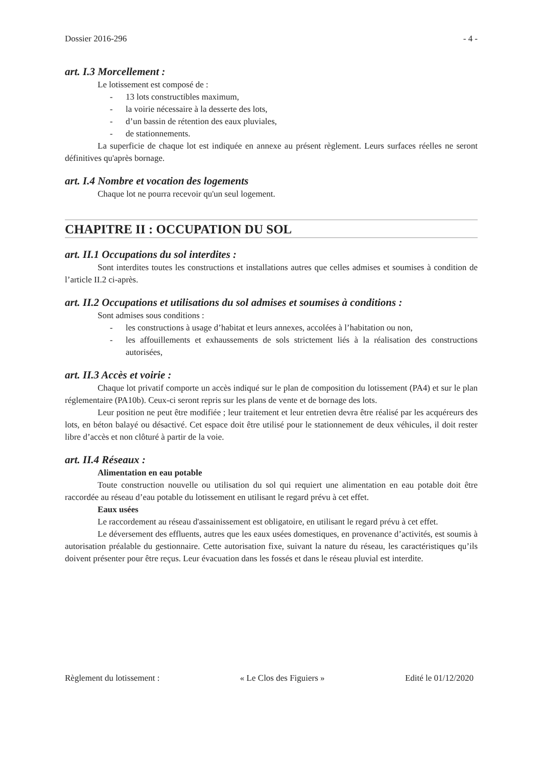Dossier 2016-296 - 4 -
art. I.3 Morcellement :
Le lotissement est composé de :
- 13 lots constructibles maximum,
- la voirie nécessaire à la desserte des lots,
- d’un bassin de rétention des eaux pluviales,
- de stationnements.
La superficie de chaque lot est indiquée en annexe au présent règlement. Leurs surfaces réelles ne seront définitives qu'après bornage.
art. I.4 Nombre et vocation des logements
Chaque lot ne pourra recevoir qu'un seul logement.
CHAPITRE II : OCCUPATION DU SOL
art. II.1 Occupations du sol interdites :
Sont interdites toutes les constructions et installations autres que celles admises et soumises à condition de l’article II.2 ci-après.
art. II.2 Occupations et utilisations du sol admises et soumises à conditions :
Sont admises sous conditions :
- les constructions à usage d’habitat et leurs annexes, accolées à l’habitation ou non,
- les affouillements et exhaussements de sols strictement liés à la réalisation des constructions autorisées,
art. II.3 Accès et voirie :
Chaque lot privatif comporte un accès indiqué sur le plan de composition du lotissement (PA4) et sur le plan réglementaire (PA10b). Ceux-ci seront repris sur les plans de vente et de bornage des lots.
Leur position ne peut être modifiée ; leur traitement et leur entretien devra être réalisé par les acquéreurs des lots, en béton balayé ou désactivé. Cet espace doit être utilisé pour le stationnement de deux véhicules, il doit rester libre d’accès et non clôturé à partir de la voie.
art. II.4 Réseaux :
Alimentation en eau potable
Toute construction nouvelle ou utilisation du sol qui requiert une alimentation en eau potable doit être raccordée au réseau d’eau potable du lotissement en utilisant le regard prévu à cet effet.
Eaux usées
Le raccordement au réseau d'assainissement est obligatoire, en utilisant le regard prévu à cet effet.
Le déversement des effluents, autres que les eaux usées domestiques, en provenance d’activités, est soumis à autorisation préalable du gestionnaire. Cette autorisation fixe, suivant la nature du réseau, les caractéristiques qu’ils doivent présenter pour être reçus. Leur évacuation dans les fossés et dans le réseau pluvial est interdite.
Règlement du lotissement : « Le Clos des Figuiers » Edité le 01/12/2020